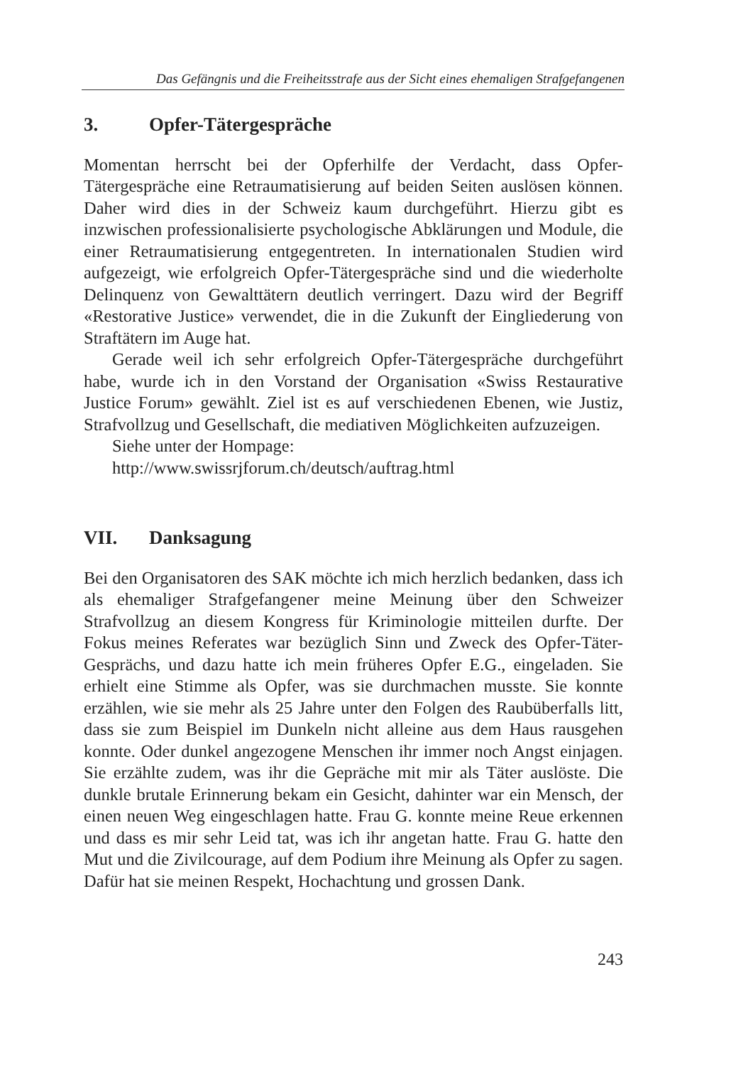Das Gefängnis und die Freiheitsstrafe aus der Sicht eines ehemaligen Strafgefangenen
3. Opfer-Tätergespräche
Momentan herrscht bei der Opferhilfe der Verdacht, dass Opfer-Tätergespräche eine Retraumatisierung auf beiden Seiten auslösen können. Daher wird dies in der Schweiz kaum durchgeführt. Hierzu gibt es inzwischen professionalisierte psychologische Abklärungen und Module, die einer Retraumatisierung entgegentreten. In internationalen Studien wird aufgezeigt, wie erfolgreich Opfer-Tätergespräche sind und die wiederholte Delinquenz von Gewalttätern deutlich verringert. Dazu wird der Begriff «Restorative Justice» verwendet, die in die Zukunft der Eingliederung von Straftätern im Auge hat.
Gerade weil ich sehr erfolgreich Opfer-Tätergespräche durchgeführt habe, wurde ich in den Vorstand der Organisation «Swiss Restaurative Justice Forum» gewählt. Ziel ist es auf verschiedenen Ebenen, wie Justiz, Strafvollzug und Gesellschaft, die mediativen Möglichkeiten aufzuzeigen.
Siehe unter der Hompage:
http://www.swissrjforum.ch/deutsch/auftrag.html
VII. Danksagung
Bei den Organisatoren des SAK möchte ich mich herzlich bedanken, dass ich als ehemaliger Strafgefangener meine Meinung über den Schweizer Strafvollzug an diesem Kongress für Kriminologie mitteilen durfte. Der Fokus meines Referates war bezüglich Sinn und Zweck des Opfer-Täter-Gesprächs, und dazu hatte ich mein früheres Opfer E.G., eingeladen. Sie erhielt eine Stimme als Opfer, was sie durchmachen musste. Sie konnte erzählen, wie sie mehr als 25 Jahre unter den Folgen des Raubüberfalls litt, dass sie zum Beispiel im Dunkeln nicht alleine aus dem Haus rausgehen konnte. Oder dunkel angezogene Menschen ihr immer noch Angst einjagen. Sie erzählte zudem, was ihr die Gepräche mit mir als Täter auslöste. Die dunkle brutale Erinnerung bekam ein Gesicht, dahinter war ein Mensch, der einen neuen Weg eingeschlagen hatte. Frau G. konnte meine Reue erkennen und dass es mir sehr Leid tat, was ich ihr angetan hatte. Frau G. hatte den Mut und die Zivilcourage, auf dem Podium ihre Meinung als Opfer zu sagen. Dafür hat sie meinen Respekt, Hochachtung und grossen Dank.
243